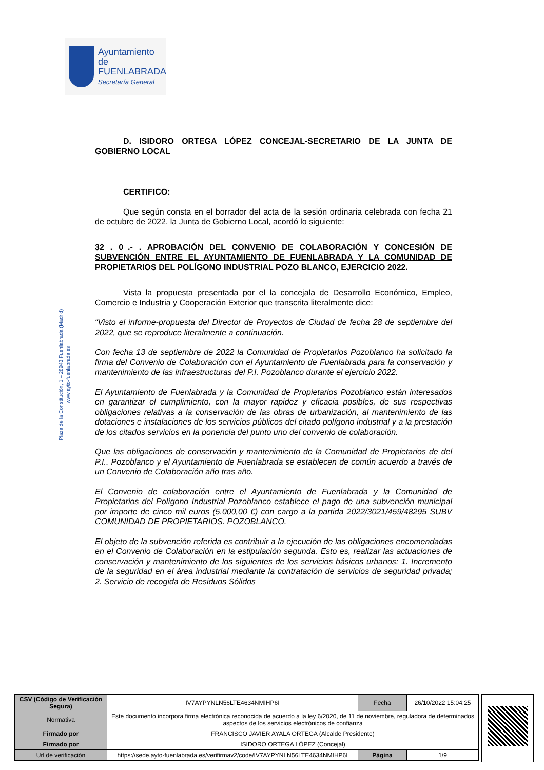Ayuntamiento de
FUENLABRADA
Secretaría General
Plaza de la Constitución, 1 – 28943 Fuenlabrada (Madrid)
www.ayto-fuenlabrada.es
D. ISIDORO ORTEGA LÓPEZ CONCEJAL-SECRETARIO DE LA JUNTA DE GOBIERNO LOCAL
CERTIFICO:
Que según consta en el borrador del acta de la sesión ordinaria celebrada con fecha 21 de octubre de 2022, la Junta de Gobierno Local, acordó lo siguiente:
32 . 0_.- . APROBACIÓN DEL CONVENIO DE COLABORACIÓN Y CONCESIÓN DE SUBVENCIÓN ENTRE EL AYUNTAMIENTO DE FUENLABRADA Y LA COMUNIDAD DE PROPIETARIOS DEL POLÍGONO INDUSTRIAL POZO BLANCO, EJERCICIO 2022.
Vista la propuesta presentada por el la concejala de Desarrollo Económico, Empleo, Comercio e Industria y Cooperación Exterior que transcrita literalmente dice:
“Visto el informe-propuesta del Director de Proyectos de Ciudad de fecha 28 de septiembre del 2022, que se reproduce literalmente a continuación.
Con fecha 13 de septiembre de 2022 la Comunidad de Propietarios Pozoblanco ha solicitado la firma del Convenio de Colaboración con el Ayuntamiento de Fuenlabrada para la conservación y mantenimiento de las infraestructuras del P.I. Pozoblanco durante el ejercicio 2022.
El Ayuntamiento de Fuenlabrada y la Comunidad de Propietarios Pozoblanco están interesados en garantizar el cumplimiento, con la mayor rapidez y eficacia posibles, de sus respectivas obligaciones relativas a la conservación de las obras de urbanización, al mantenimiento de las dotaciones e instalaciones de los servicios públicos del citado polígono industrial y a la prestación de los citados servicios en la ponencia del punto uno del convenio de colaboración.
Que las obligaciones de conservación y mantenimiento de la Comunidad de Propietarios de del P.I.. Pozoblanco y el Ayuntamiento de Fuenlabrada se establecen de común acuerdo a través de un Convenio de Colaboración año tras año.
El Convenio de colaboración entre el Ayuntamiento de Fuenlabrada y la Comunidad de Propietarios del Polígono Industrial Pozoblanco establece el pago de una subvención municipal por importe de cinco mil euros (5.000,00 €) con cargo a la partida 2022/3021/459/48295 SUBV COMUNIDAD DE PROPIETARIOS. POZOBLANCO.
El objeto de la subvención referida es contribuir a la ejecución de las obligaciones encomendadas en el Convenio de Colaboración en la estipulación segunda. Esto es, realizar las actuaciones de conservación y mantenimiento de los siguientes de los servicios básicos urbanos: 1. Incremento de la seguridad en el área industrial mediante la contratación de servicios de seguridad privada; 2. Servicio de recogida de Residuos Sólidos
| CSV (Código de Verificación Segura) | IV7AYPYNLN56LTE4634NMIHP6I | Fecha | 26/10/2022 15:04:25 |
| Normativa | Este documento incorpora firma electrónica reconocida de acuerdo a la ley 6/2020, de 11 de noviembre, reguladora de determinados aspectos de los servicios electrónicos de confianza | | |
| Firmado por | FRANCISCO JAVIER AYALA ORTEGA (Alcalde Presidente) | | |
| Firmado por | ISIDORO ORTEGA LÓPEZ (Concejal) | | |
| Url de verificación | https://sede.ayto-fuenlabrada.es/verifirmav2/code/IV7AYPYNLN56LTE4634NMIHP6I | Página | 1/9 |